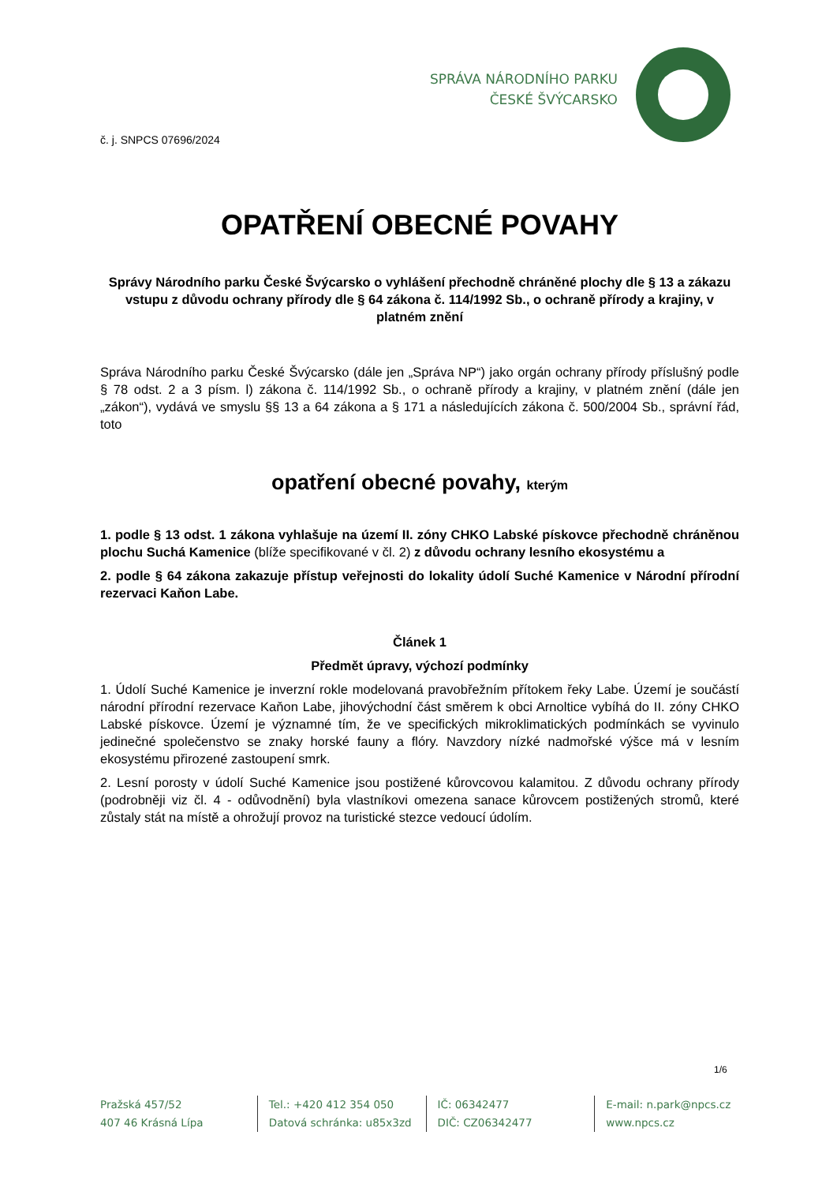SPRÁVA NÁRODNÍHO PARKU
ČESKÉ ŠVÝCARSKO
č. j. SNPCS 07696/2024
OPATŘENÍ OBECNÉ POVAHY
Správy Národního parku České Švýcarsko o vyhlášení přechodně chráněné plochy dle § 13 a zákazu vstupu z důvodu ochrany přírody dle § 64 zákona č. 114/1992 Sb., o ochraně přírody a krajiny, v platném znění
Správa Národního parku České Švýcarsko (dále jen „Správa NP“) jako orgán ochrany přírody příslušný podle § 78 odst. 2 a 3 písm. l) zákona č. 114/1992 Sb., o ochraně přírody a krajiny, v platném znění (dále jen „zákon“), vydává ve smyslu §§ 13 a 64 zákona a § 171 a následujících zákona č. 500/2004 Sb., správní řád, toto
opatření obecné povahy, kterým
1. podle § 13 odst. 1 zákona vyhlašuje na území II. zóny CHKO Labské pískovce přechodně chráněnou plochu Suchá Kamenice (blíže specifikované v čl. 2) z důvodu ochrany lesního ekosystému a
2. podle § 64 zákona zakazuje přístup veřejnosti do lokality údolí Suché Kamenice v Národní přírodní rezervaci Kaňon Labe.
Článek 1
Předmět úpravy, výchozí podmínky
1. Údolí Suché Kamenice je inverzní rokle modelovaná pravobřežním přítokem řeky Labe. Území je součástí národní přírodní rezervace Kaňon Labe, jihovýchodní část směrem k obci Arnoltice vybíhá do II. zóny CHKO Labské pískovce. Území je významné tím, že ve specifických mikroklimatických podmínkách se vyvinulo jedinečné společenstvo se znaky horské fauny a flóry. Navzdory nízké nadmořské výšce má v lesním ekosystému přirozené zastoupení smrk.
2. Lesní porosty v údolí Suché Kamenice jsou postižené kůrovcovou kalamitou. Z důvodu ochrany přírody (podrobněji viz čl. 4 - odůvodnění) byla vlastníkovi omezena sanace kůrovcem postižených stromů, které zůstaly stát na místě a ohrožují provoz na turistické stezce vedoucí údolím.
1/6
Pražská 457/52
407 46 Krásná Lípa
Tel.: +420 412 354 050
Datová schránka: u85x3zd
IČ: 06342477
DIČ: CZ06342477
E-mail: n.park@npcs.cz
www.npcs.cz